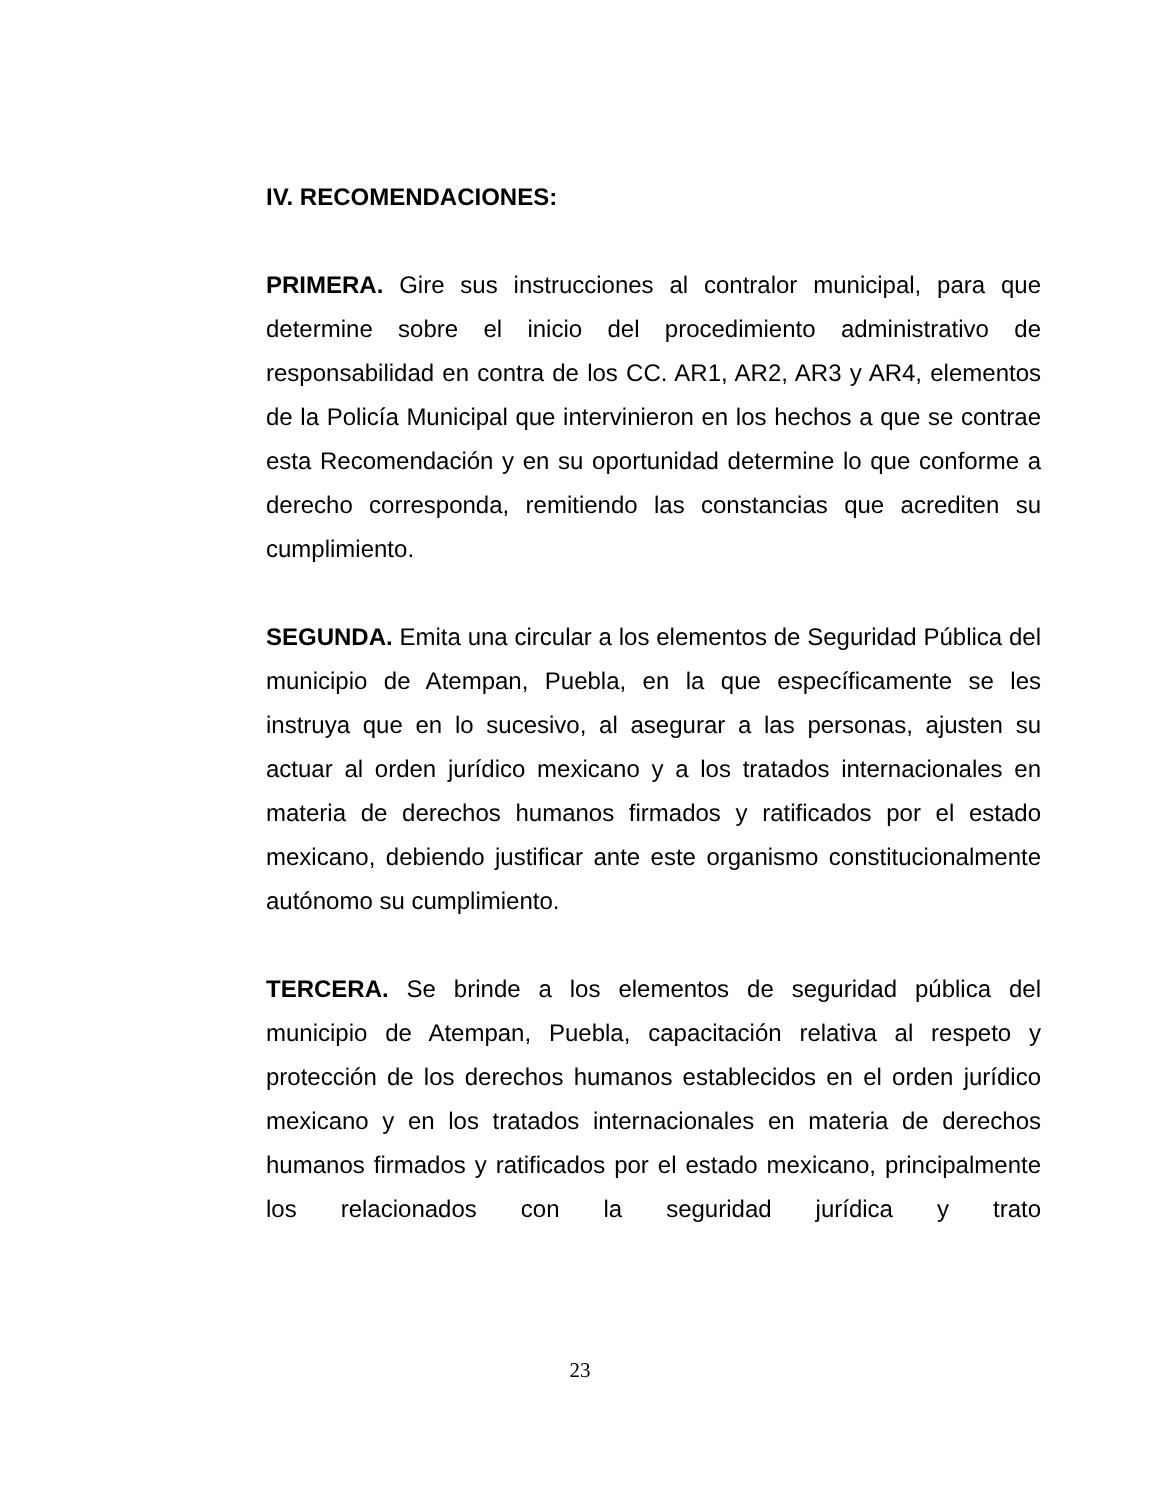IV. RECOMENDACIONES:
PRIMERA. Gire sus instrucciones al contralor municipal, para que determine sobre el inicio del procedimiento administrativo de responsabilidad en contra de los CC. AR1, AR2, AR3 y AR4, elementos de la Policía Municipal que intervinieron en los hechos a que se contrae esta Recomendación y en su oportunidad determine lo que conforme a derecho corresponda, remitiendo las constancias que acrediten su cumplimiento.
SEGUNDA. Emita una circular a los elementos de Seguridad Pública del municipio de Atempan, Puebla, en la que específicamente se les instruya que en lo sucesivo, al asegurar a las personas, ajusten su actuar al orden jurídico mexicano y a los tratados internacionales en materia de derechos humanos firmados y ratificados por el estado mexicano, debiendo justificar ante este organismo constitucionalmente autónomo su cumplimiento.
TERCERA. Se brinde a los elementos de seguridad pública del municipio de Atempan, Puebla, capacitación relativa al respeto y protección de los derechos humanos establecidos en el orden jurídico mexicano y en los tratados internacionales en materia de derechos humanos firmados y ratificados por el estado mexicano, principalmente los relacionados con la seguridad jurídica y trato
23